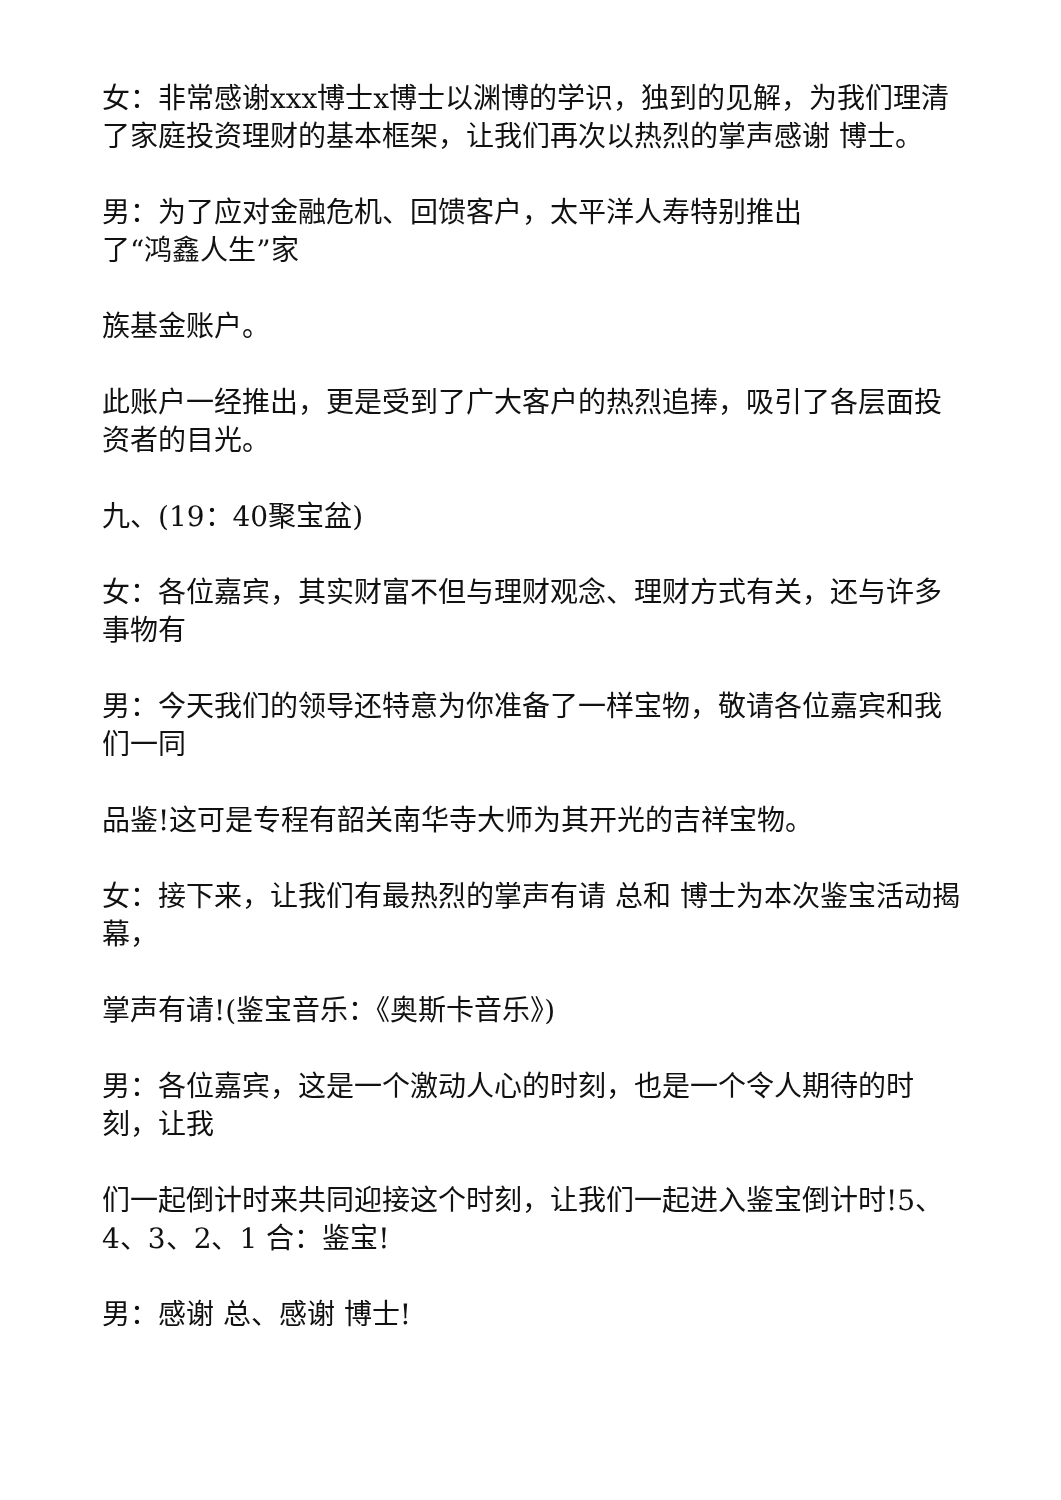女：非常感谢xxx博士x博士以渊博的学识，独到的见解，为我们理清了家庭投资理财的基本框架，让我们再次以热烈的掌声感谢 博士。
男：为了应对金融危机、回馈客户，太平洋人寿特别推出
了“鸿鑫人生”家
族基金账户。
此账户一经推出，更是受到了广大客户的热烈追捧，吸引了各层面投资者的目光。
九、(19：40聚宝盆)
女：各位嘉宾，其实财富不但与理财观念、理财方式有关，还与许多事物有
男：今天我们的领导还特意为你准备了一样宝物，敬请各位嘉宾和我们一同
品鉴!这可是专程有韶关南华寺大师为其开光的吉祥宝物。
女：接下来，让我们有最热烈的掌声有请 总和 博士为本次鉴宝活动揭幕，
掌声有请!(鉴宝音乐：《奥斯卡音乐》)
男：各位嘉宾，这是一个激动人心的时刻，也是一个令人期待的时刻，让我
们一起倒计时来共同迎接这个时刻，让我们一起进入鉴宝倒计时!5、4、3、2、1 合：鉴宝!
男：感谢 总、感谢 博士!